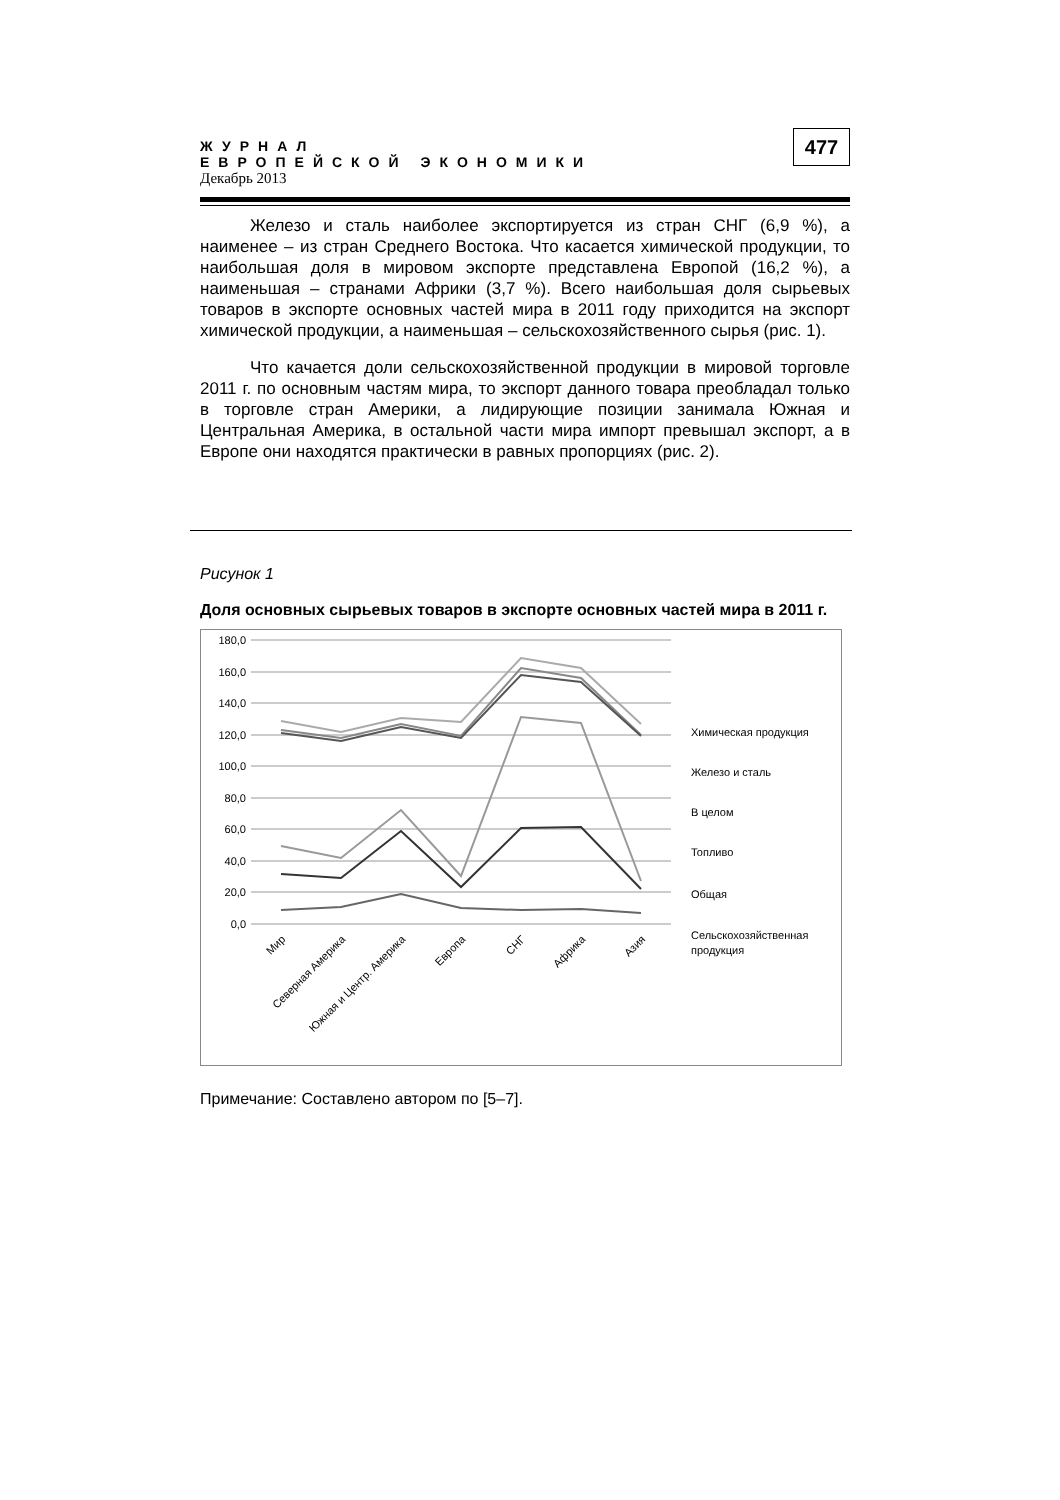ЖУРНАЛ
ЕВРОПЕЙСКОЙ ЭКОНОМИКИ
Декабрь 2013
477
Железо и сталь наиболее экспортируется из стран СНГ (6,9 %), а наименее – из стран Среднего Востока. Что касается химической продукции, то наибольшая доля в мировом экспорте представлена Европой (16,2 %), а наименьшая – странами Африки (3,7 %). Всего наибольшая доля сырьевых товаров в экспорте основных частей мира в 2011 году приходится на экспорт химической продукции, а наименьшая – сельскохозяйственного сырья (рис. 1).
Что качается доли сельскохозяйственной продукции в мировой торговле 2011 г. по основным частям мира, то экспорт данного товара преобладал только в торговле стран Америки, а лидирующие позиции занимала Южная и Центральная Америка, в остальной части мира импорт превышал экспорт, а в Европе они находятся практически в равных пропорциях (рис. 2).
Рисунок 1
Доля основных сырьевых товаров в экспорте основных частей мира в 2011 г.
180,0
160,0
140,0
120,0
100,0
80,0
60,0
40,0
20,0
0,0
Химическая продукция
Железо и сталь
В целом
Топливо
Общая
Сельскохозяйственная
продукция
Мир
Северная Америка
Южная и Центр. Америка
Европа
СНГ
Африка
Азия
Примечание: Составлено автором по [5–7].